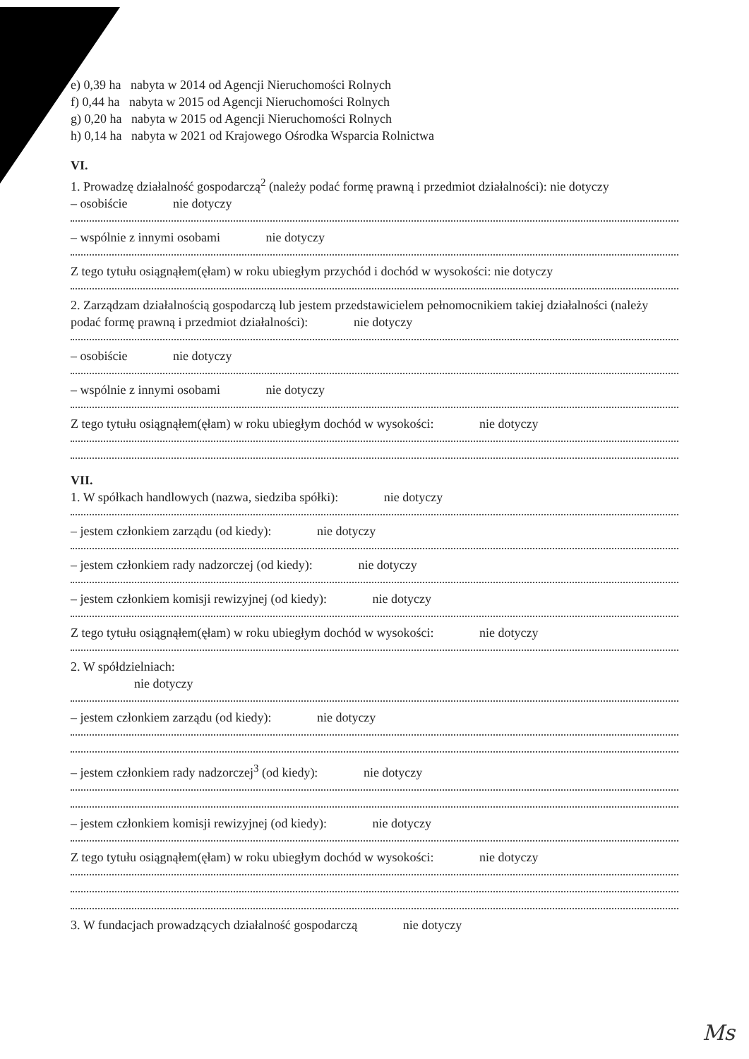e) 0,39 ha nabyta w 2014 od Agencji Nieruchomości Rolnych
f) 0,44 ha nabyta w 2015 od Agencji Nieruchomości Rolnych
g) 0,20 ha nabyta w 2015 od Agencji Nieruchomości Rolnych
h) 0,14 ha nabyta w 2021 od Krajowego Ośrodka Wsparcia Rolnictwa
VI.
1. Prowadzę działalność gospodarczą<sup>2</sup> (należy podać formę prawną i przedmiot działalności): nie dotyczy
– osobiście nie dotyczy
– wspólnie z innymi osobami nie dotyczy
Z tego tytułu osiągnąłem(ęłam) w roku ubiegłym przychód i dochód w wysokości: nie dotyczy
2. Zarządzam działalnością gospodarczą lub jestem przedstawicielem pełnomocnikiem takiej działalności (należy podać formę prawną i przedmiot działalności): nie dotyczy
– osobiście nie dotyczy
– wspólnie z innymi osobami nie dotyczy
Z tego tytułu osiągnąłem(ęłam) w roku ubiegłym dochód w wysokości: nie dotyczy
VII.
1. W spółkach handlowych (nazwa, siedziba spółki): nie dotyczy
– jestem członkiem zarządu (od kiedy): nie dotyczy
– jestem członkiem rady nadzorczej (od kiedy): nie dotyczy
– jestem członkiem komisji rewizyjnej (od kiedy): nie dotyczy
Z tego tytułu osiągnąłem(ęłam) w roku ubiegłym dochód w wysokości: nie dotyczy
2. W spółdzielniach:
nie dotyczy
– jestem członkiem zarządu (od kiedy): nie dotyczy
– jestem członkiem rady nadzorczej<sup>3</sup> (od kiedy): nie dotyczy
– jestem członkiem komisji rewizyjnej (od kiedy): nie dotyczy
Z tego tytułu osiągnąłem(ęłam) w roku ubiegłym dochód w wysokości: nie dotyczy
3. W fundacjach prowadzących działalność gospodarczą nie dotyczy
Ms